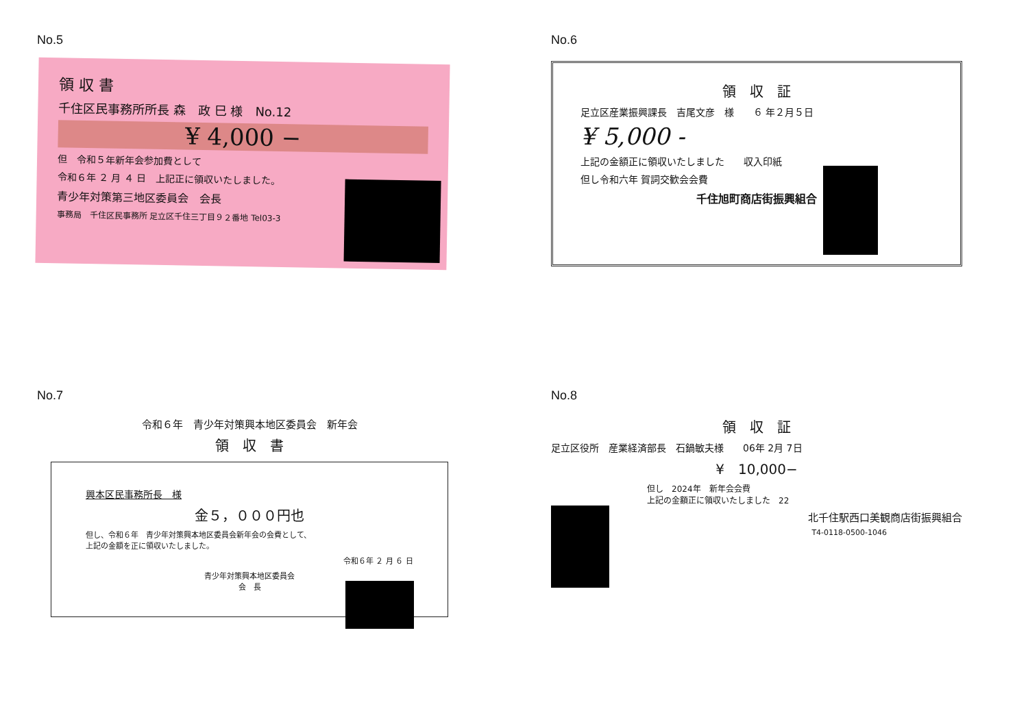No.5
領 収 書
千住区民事務所所長 森　政 巳 様　No.12
¥ 4,000 −
但　令和５年新年会参加費として
令和６年 ２ 月 ４ 日　上記正に領収いたしました。
青少年対策第三地区委員会　会長
事務局　千住区民事務所 足立区千住三丁目９２番地 Tel03-3
No.6
領　収　証
足立区産業振興課長　吉尾文彦　様　　６ 年２月５日
¥ 5,000 -
上記の金額正に領収いたしました　　収入印紙
但し令和六年 賀詞交歓会会費
千住旭町商店街振興組合
No.7
令和６年　青少年対策興本地区委員会　新年会
領　収　書
興本区民事務所長　様
金５，０００円也
但し、令和６年　青少年対策興本地区委員会新年会の会費として、
上記の金額を正に領収いたしました。
令和６年 ２ 月 ６ 日
青少年対策興本地区委員会
会　長
No.8
領　収　証
足立区役所　産業経済部長　石鍋敏夫様　　06年 2月 7日
¥　10,000−
但し　2024年　新年会会費
上記の金額正に領収いたしました　22
北千住駅西口美観商店街振興組合
T4-0118-0500-1046